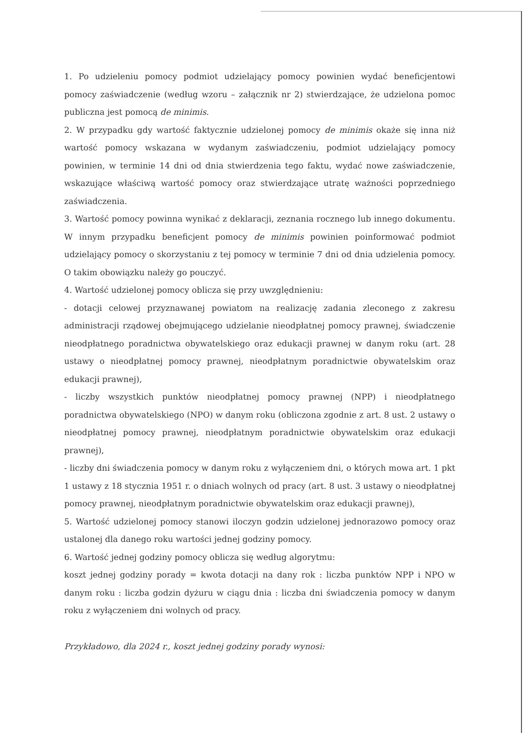1. Po udzieleniu pomocy podmiot udzielający pomocy powinien wydać beneficjentowi pomocy zaświadczenie (według wzoru – załącznik nr 2) stwierdzające, że udzielona pomoc publiczna jest pomocą de minimis.
2. W przypadku gdy wartość faktycznie udzielonej pomocy de minimis okaże się inna niż wartość pomocy wskazana w wydanym zaświadczeniu, podmiot udzielający pomocy powinien, w terminie 14 dni od dnia stwierdzenia tego faktu, wydać nowe zaświadczenie, wskazujące właściwą wartość pomocy oraz stwierdzające utratę ważności poprzedniego zaświadczenia.
3. Wartość pomocy powinna wynikać z deklaracji, zeznania rocznego lub innego dokumentu. W innym przypadku beneficjent pomocy de minimis powinien poinformować podmiot udzielający pomocy o skorzystaniu z tej pomocy w terminie 7 dni od dnia udzielenia pomocy. O takim obowiązku należy go pouczyć.
4. Wartość udzielonej pomocy oblicza się przy uwzględnieniu:
- dotacji celowej przyznawanej powiatom na realizację zadania zleconego z zakresu administracji rządowej obejmującego udzielanie nieodpłatnej pomocy prawnej, świadczenie nieodpłatnego poradnictwa obywatelskiego oraz edukacji prawnej w danym roku (art. 28 ustawy o nieodpłatnej pomocy prawnej, nieodpłatnym poradnictwie obywatelskim oraz edukacji prawnej),
- liczby wszystkich punktów nieodpłatnej pomocy prawnej (NPP) i nieodpłatnego poradnictwa obywatelskiego (NPO) w danym roku (obliczona zgodnie z art. 8 ust. 2 ustawy o nieodpłatnej pomocy prawnej, nieodpłatnym poradnictwie obywatelskim oraz edukacji prawnej),
- liczby dni świadczenia pomocy w danym roku z wyłączeniem dni, o których mowa art. 1 pkt 1 ustawy z 18 stycznia 1951 r. o dniach wolnych od pracy (art. 8 ust. 3 ustawy o nieodpłatnej pomocy prawnej, nieodpłatnym poradnictwie obywatelskim oraz edukacji prawnej),
5. Wartość udzielonej pomocy stanowi iloczyn godzin udzielonej jednorazowo pomocy oraz ustalonej dla danego roku wartości jednej godziny pomocy.
6. Wartość jednej godziny pomocy oblicza się według algorytmu:
koszt jednej godziny porady = kwota dotacji na dany rok : liczba punktów NPP i NPO w danym roku : liczba godzin dyżuru w ciągu dnia : liczba dni świadczenia pomocy w danym roku z wyłączeniem dni wolnych od pracy.
Przykładowo, dla 2024 r., koszt jednej godziny porady wynosi: